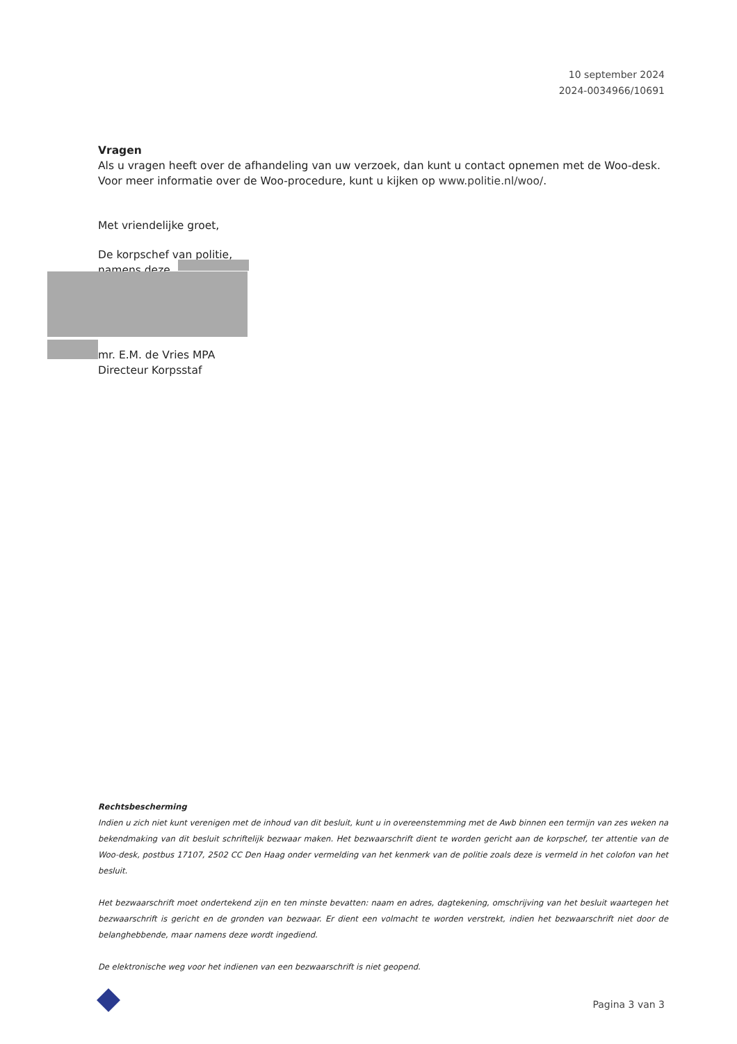10 september 2024
2024-0034966/10691
Vragen
Als u vragen heeft over de afhandeling van uw verzoek, dan kunt u contact opnemen met de Woo-desk. Voor meer informatie over de Woo-procedure, kunt u kijken op www.politie.nl/woo/.
Met vriendelijke groet,
De korpschef van politie,
namens deze,
mr. E.M. de Vries MPA
Directeur Korpsstaf
Rechtsbescherming
Indien u zich niet kunt verenigen met de inhoud van dit besluit, kunt u in overeenstemming met de Awb binnen een termijn van zes weken na bekendmaking van dit besluit schriftelijk bezwaar maken. Het bezwaarschrift dient te worden gericht aan de korpschef, ter attentie van de Woo-desk, postbus 17107, 2502 CC Den Haag onder vermelding van het kenmerk van de politie zoals deze is vermeld in het colofon van het besluit.
Het bezwaarschrift moet ondertekend zijn en ten minste bevatten: naam en adres, dagtekening, omschrijving van het besluit waartegen het bezwaarschrift is gericht en de gronden van bezwaar. Er dient een volmacht te worden verstrekt, indien het bezwaarschrift niet door de belanghebbende, maar namens deze wordt ingediend.
De elektronische weg voor het indienen van een bezwaarschrift is niet geopend.
Pagina 3 van 3